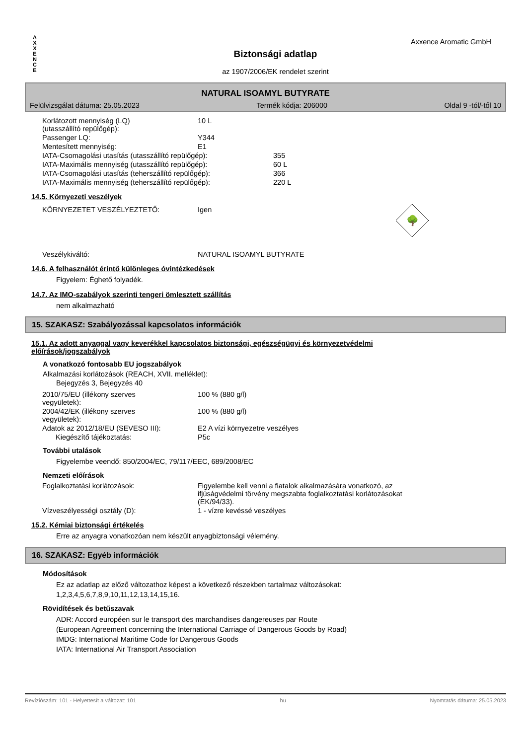A
X
X
E
N
C
E
Biztonsági adatlap
az 1907/2006/EK rendelet szerint
Axxence Aromatic GmbH
NATURAL ISOAMYL BUTYRATE
Felülvizsgálat dátuma: 25.05.2023 Termék kódja: 206000 Oldal 9 -tól/-től 10
| Korlátozott mennyiség (LQ) (utasszállító repülőgép): | 10 L |
| Passenger LQ: | Y344 |
| Mentesített mennyiség: | E1 |
| IATA-Csomagolási utasítás (utasszállító repülőgép): | 355 |
| IATA-Maximális mennyiség (utasszállító repülőgép): | 60 L |
| IATA-Csomagolási utasítás (teherszállító repülőgép): | 366 |
| IATA-Maximális mennyiség (teherszállító repülőgép): | 220 L |
14.5. Környezeti veszélyek
| KÖRNYEZETET VESZÉLYEZTETŐ: | Igen | 🌳 |
| Veszélykiváltó: | NATURAL ISOAMYL BUTYRATE | |
14.6. A felhasználót érintő különleges óvintézkedések
Figyelem: Éghető folyadék.
14.7. Az IMO-szabályok szerinti tengeri ömlesztett szállítás
nem alkalmazható
15. SZAKASZ: Szabályozással kapcsolatos információk
15.1. Az adott anyaggal vagy keverékkel kapcsolatos biztonsági, egészségügyi és környezetvédelmi
előírások/jogszabályok
A vonatkozó fontosabb EU jogszabályok
Alkalmazási korlátozások (REACH, XVII. melléklet):
Bejegyzés 3, Bejegyzés 40
| 2010/75/EU (illékony szerves vegyületek): | 100 % (880 g/l) |
| 2004/42/EK (illékony szerves vegyületek): | 100 % (880 g/l) |
| Adatok az 2012/18/EU (SEVESO III): | E2 A vízi környezetre veszélyes |
| Kiegészítő tájékoztatás: | P5c |
További utalások
Figyelembe veendő: 850/2004/EC, 79/117/EEC, 689/2008/EC
Nemzeti előírások
| Foglalkoztatási korlátozások: | Figyelembe kell venni a fiatalok alkalmazására vonatkozó, az ifjúságvédelmi törvény megszabta foglalkoztatási korlátozásokat (EK/94/33). |
| Vízveszélyességi osztály (D): | 1 - vízre kevéssé veszélyes |
15.2. Kémiai biztonsági értékelés
Erre az anyagra vonatkozóan nem készült anyagbiztonsági vélemény.
16. SZAKASZ: Egyéb információk
Módosítások
Ez az adatlap az előző változathoz képest a következő részekben tartalmaz változásokat:
1,2,3,4,5,6,7,8,9,10,11,12,13,14,15,16.
Rövidítések és betűszavak
ADR: Accord européen sur le transport des marchandises dangereuses par Route
(European Agreement concerning the International Carriage of Dangerous Goods by Road)
IMDG: International Maritime Code for Dangerous Goods
IATA: International Air Transport Association
Revíziószám: 101 - Helyettesít a változat: 101 hu Nyomtatás dátuma: 25.05.2023